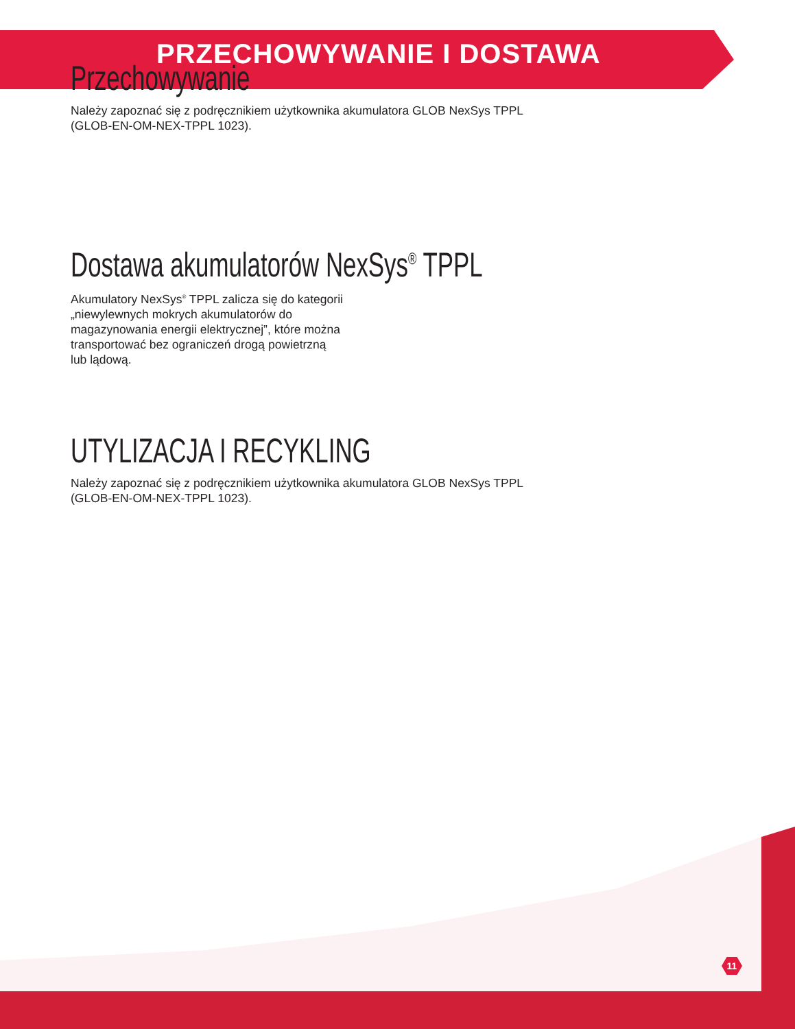PRZECHOWYWANIE I DOSTAWA
Przechowywanie
Należy zapoznać się z podręcznikiem użytkownika akumulatora GLOB NexSys TPPL
(GLOB-EN-OM-NEX-TPPL 1023).
Dostawa akumulatorów NexSys<sup>®</sup> TPPL
Akumulatory NexSys<sup>®</sup> TPPL zalicza się do kategorii
„niewylewnych mokrych akumulatorów do
magazynowania energii elektrycznej”, które można
transportować bez ograniczeń drogą powietrzną
lub lądową.
UTYLIZACJA I RECYKLING
Należy zapoznać się z podręcznikiem użytkownika akumulatora GLOB NexSys TPPL
(GLOB-EN-OM-NEX-TPPL 1023).
11